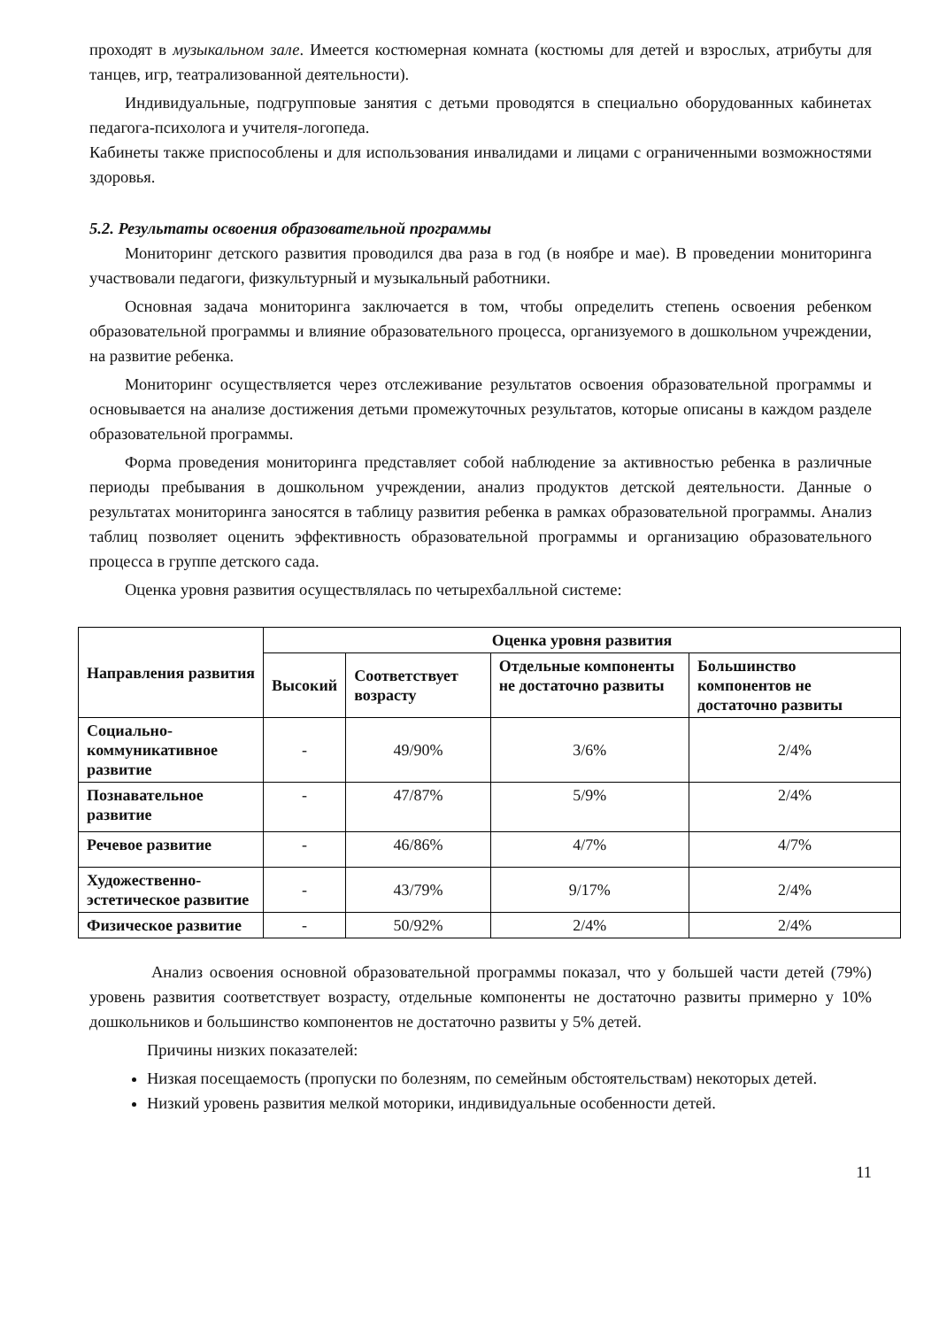проходят в музыкальном зале. Имеется костюмерная комната (костюмы для детей и взрослых, атрибуты для танцев, игр, театрализованной деятельности).
Индивидуальные, подгрупповые занятия с детьми проводятся в специально оборудованных кабинетах педагога-психолога и учителя-логопеда.
Кабинеты также приспособлены и для использования инвалидами и лицами с ограниченными возможностями здоровья.
5.2. Результаты освоения образовательной программы
Мониторинг детского развития проводился два раза в год (в ноябре и мае). В проведении мониторинга участвовали педагоги, физкультурный и музыкальный работники.
Основная задача мониторинга заключается в том, чтобы определить степень освоения ребенком образовательной программы и влияние образовательного процесса, организуемого в дошкольном учреждении, на развитие ребенка.
Мониторинг осуществляется через отслеживание результатов освоения образовательной программы и основывается на анализе достижения детьми промежуточных результатов, которые описаны в каждом разделе образовательной программы.
Форма проведения мониторинга представляет собой наблюдение за активностью ребенка в различные периоды пребывания в дошкольном учреждении, анализ продуктов детской деятельности. Данные о результатах мониторинга заносятся в таблицу развития ребенка в рамках образовательной программы. Анализ таблиц позволяет оценить эффективность образовательной программы и организацию образовательного процесса в группе детского сада.
Оценка уровня развития осуществлялась по четырехбалльной системе:
| Направления развития | Оценка уровня развития | | | |
| --- | --- | --- | --- | --- |
| | Высокий | Соответствует возрасту | Отдельные компоненты не достаточно развиты | Большинство компонентов не достаточно развиты |
| Социально-коммуникативное развитие | - | 49/90% | 3/6% | 2/4% |
| Познавательное развитие | - | 47/87% | 5/9% | 2/4% |
| Речевое развитие | - | 46/86% | 4/7% | 4/7% |
| Художественно-эстетическое развитие | - | 43/79% | 9/17% | 2/4% |
| Физическое развитие | - | 50/92% | 2/4% | 2/4% |
Анализ освоения основной образовательной программы показал, что у большей части детей (79%) уровень развития соответствует возрасту, отдельные компоненты не достаточно развиты примерно у 10% дошкольников и большинство компонентов не достаточно развиты у 5% детей.
Причины низких показателей:
Низкая посещаемость (пропуски по болезням, по семейным обстоятельствам) некоторых детей.
Низкий уровень развития мелкой моторики, индивидуальные особенности детей.
11